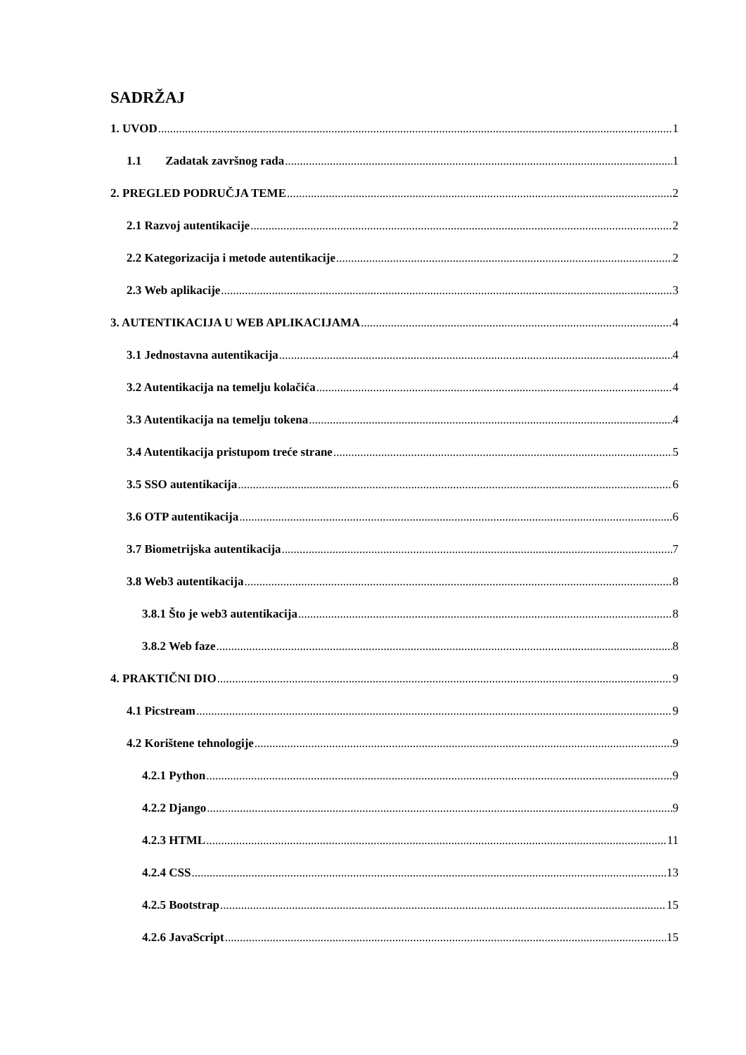SADRŽAJ
1. UVOD 1
1.1 Zadatak završnog rada 1
2. PREGLED PODRUČJA TEME 2
2.1 Razvoj autentikacije 2
2.2 Kategorizacija i metode autentikacije 2
2.3 Web aplikacije 3
3. AUTENTIKACIJA U WEB APLIKACIJAMA 4
3.1 Jednostavna autentikacija 4
3.2 Autentikacija na temelju kolačića 4
3.3 Autentikacija na temelju tokena 4
3.4 Autentikacija pristupom treće strane 5
3.5 SSO autentikacija 6
3.6 OTP autentikacija 6
3.7 Biometrijska autentikacija 7
3.8 Web3 autentikacija 8
3.8.1 Što je web3 autentikacija 8
3.8.2 Web faze 8
4. PRAKTIČNI DIO 9
4.1 Picstream 9
4.2 Korištene tehnologije 9
4.2.1 Python 9
4.2.2 Django 9
4.2.3 HTML 11
4.2.4 CSS 13
4.2.5 Bootstrap 15
4.2.6 JavaScript 15